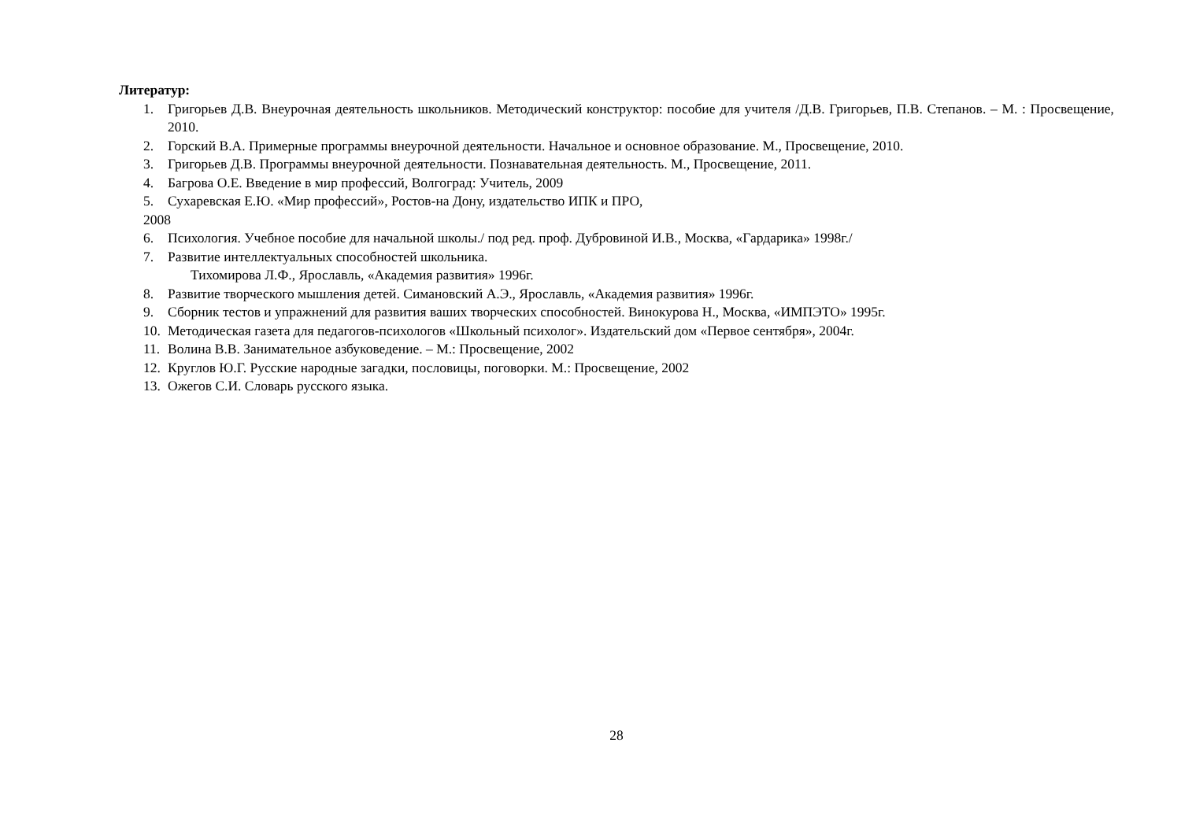Литератур:
1. Григорьев Д.В. Внеурочная деятельность школьников. Методический конструктор: пособие для учителя /Д.В. Григорьев, П.В. Степанов. – М. : Просвещение, 2010.
2. Горский В.А. Примерные программы внеурочной деятельности. Начальное и основное образование. М., Просвещение, 2010.
3. Григорьев Д.В. Программы внеурочной деятельности. Познавательная деятельность. М., Просвещение, 2011.
4. Багрова О.Е. Введение в мир профессий, Волгоград: Учитель, 2009
5. Сухаревская Е.Ю. «Мир профессий», Ростов-на Дону, издательство ИПК и ПРО,
2008
6. Психология. Учебное пособие для начальной школы./ под ред. проф. Дубровиной И.В., Москва, «Гардарика» 1998г./
7. Развитие интеллектуальных способностей школьника.
Тихомирова Л.Ф., Ярославль, «Академия развития» 1996г.
8. Развитие творческого мышления детей. Симановский А.Э., Ярославль, «Академия развития» 1996г.
9. Сборник тестов и упражнений для развития ваших творческих способностей. Винокурова Н., Москва, «ИМПЭТО» 1995г.
10. Методическая газета для педагогов-психологов «Школьный психолог». Издательский дом «Первое сентября», 2004г.
11. Волина В.В. Занимательное азбуковедение. – М.: Просвещение, 2002
12. Круглов Ю.Г. Русские народные загадки, пословицы, поговорки. М.: Просвещение, 2002
13. Ожегов С.И. Словарь русского языка.
28